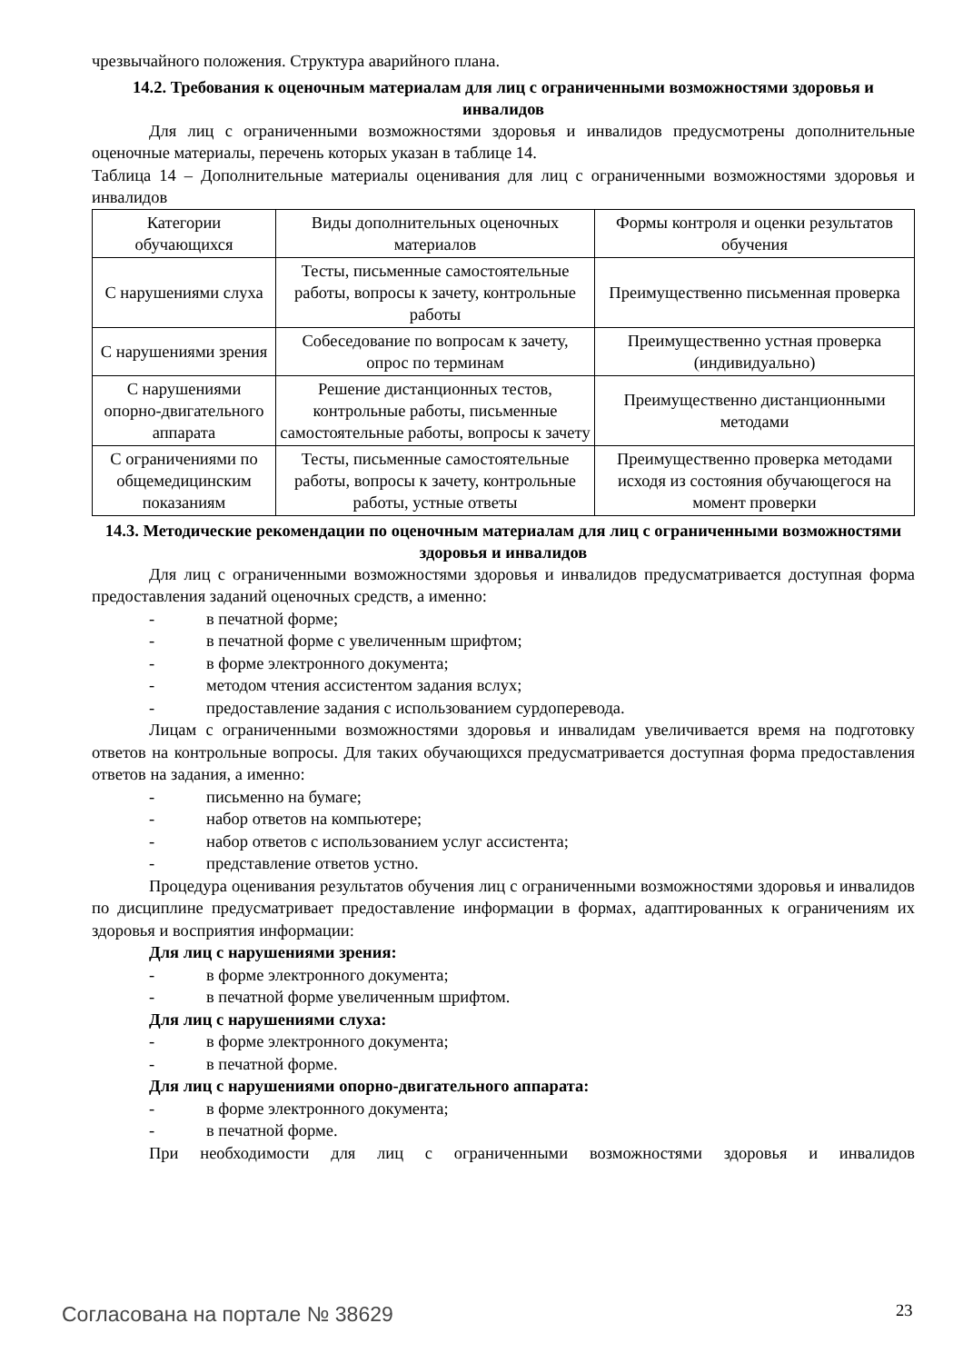чрезвычайного положения. Структура аварийного плана.
14.2. Требования к оценочным материалам для лиц с ограниченными возможностями здоровья и инвалидов
Для лиц с ограниченными возможностями здоровья и инвалидов предусмотрены дополнительные оценочные материалы, перечень которых указан в таблице 14.
Таблица 14 – Дополнительные материалы оценивания для лиц с ограниченными возможностями здоровья и инвалидов
| Категории обучающихся | Виды дополнительных оценочных материалов | Формы контроля и оценки результатов обучения |
| С нарушениями слуха | Тесты, письменные самостоятельные работы, вопросы к зачету, контрольные работы | Преимущественно письменная проверка |
| С нарушениями зрения | Собеседование по вопросам к зачету, опрос по терминам | Преимущественно устная проверка (индивидуально) |
| С нарушениями опорно-двигательного аппарата | Решение дистанционных тестов, контрольные работы, письменные самостоятельные работы, вопросы к зачету | Преимущественно дистанционными методами |
| С ограничениями по общемедицинским показаниям | Тесты, письменные самостоятельные работы, вопросы к зачету, контрольные работы, устные ответы | Преимущественно проверка методами исходя из состояния обучающегося на момент проверки |
14.3. Методические рекомендации по оценочным материалам для лиц с ограниченными возможностями здоровья и инвалидов
Для лиц с ограниченными возможностями здоровья и инвалидов предусматривается доступная форма предоставления заданий оценочных средств, а именно:
- в печатной форме;
- в печатной форме с увеличенным шрифтом;
- в форме электронного документа;
- методом чтения ассистентом задания вслух;
- предоставление задания с использованием сурдоперевода.
Лицам с ограниченными возможностями здоровья и инвалидам увеличивается время на подготовку ответов на контрольные вопросы. Для таких обучающихся предусматривается доступная форма предоставления ответов на задания, а именно:
- письменно на бумаге;
- набор ответов на компьютере;
- набор ответов с использованием услуг ассистента;
- представление ответов устно.
Процедура оценивания результатов обучения лиц с ограниченными возможностями здоровья и инвалидов по дисциплине предусматривает предоставление информации в формах, адаптированных к ограничениям их здоровья и восприятия информации:
Для лиц с нарушениями зрения:
- в форме электронного документа;
- в печатной форме увеличенным шрифтом.
Для лиц с нарушениями слуха:
- в форме электронного документа;
- в печатной форме.
Для лиц с нарушениями опорно-двигательного аппарата:
- в форме электронного документа;
- в печатной форме.
При необходимости для лиц с ограниченными возможностями здоровья и инвалидов
Согласована на портале № 38629 23